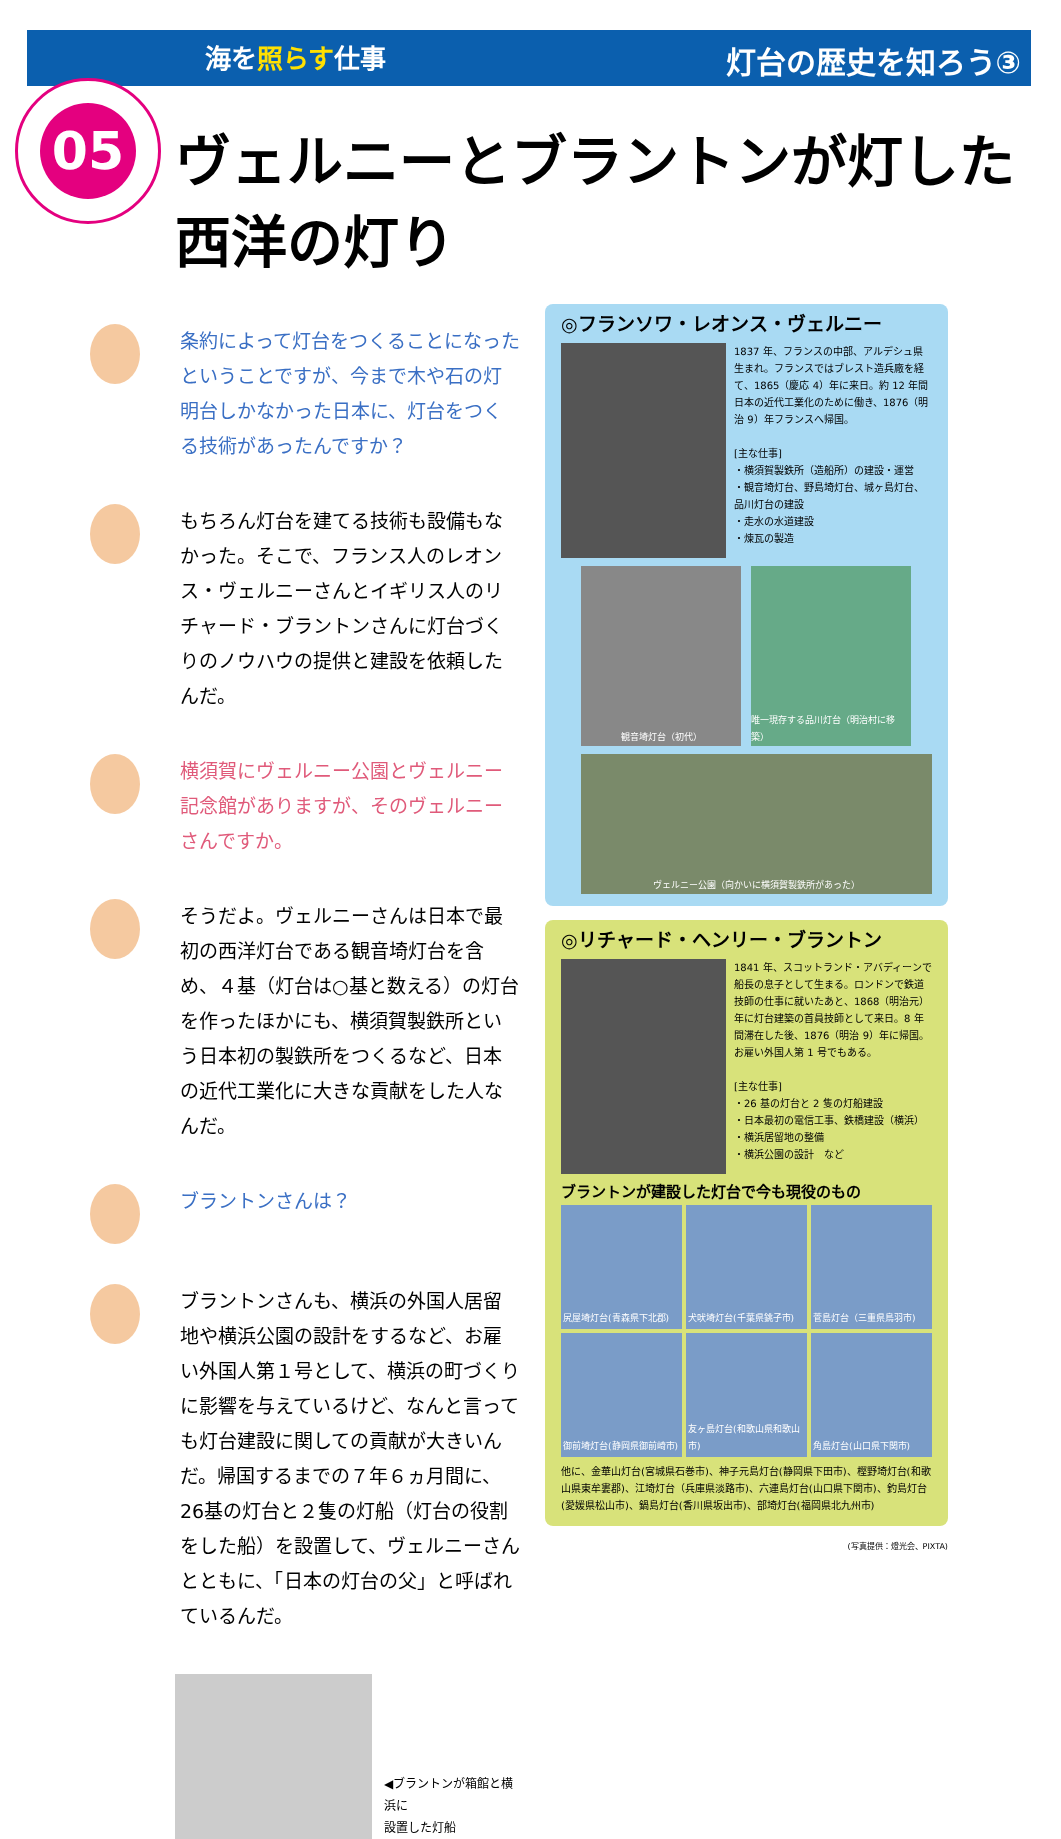海を照らす仕事
灯台の歴史を知ろう③
05
ヴェルニーとブラントンが灯した西洋の灯り
条約によって灯台をつくることになったということですが、今まで木や石の灯明台しかなかった日本に、灯台をつくる技術があったんですか？
もちろん灯台を建てる技術も設備もなかった。そこで、フランス人のレオンス・ヴェルニーさんとイギリス人のリチャード・ブラントンさんに灯台づくりのノウハウの提供と建設を依頼したんだ。
横須賀にヴェルニー公園とヴェルニー記念館がありますが、そのヴェルニーさんですか。
そうだよ。ヴェルニーさんは日本で最初の西洋灯台である観音埼灯台を含め、４基（灯台は○基と数える）の灯台を作ったほかにも、横須賀製鉄所という日本初の製鉄所をつくるなど、日本の近代工業化に大きな貢献をした人なんだ。
ブラントンさんは？
ブラントンさんも、横浜の外国人居留地や横浜公園の設計をするなど、お雇い外国人第１号として、横浜の町づくりに影響を与えているけど、なんと言っても灯台建設に関しての貢献が大きいんだ。帰国するまでの７年６ヵ月間に、26基の灯台と２隻の灯船（灯台の役割をした船）を設置して、ヴェルニーさんとともに、「日本の灯台の父」と呼ばれているんだ。
◀ブラントンが箱館と横浜に
設置した灯船
◎フランソワ・レオンス・ヴェルニー
1837 年、フランスの中部、アルデシュ県生まれ。フランスではブレスト造兵廠を経て、1865（慶応 4）年に来日。約 12 年間日本の近代工業化のために働き、1876（明治 9）年フランスへ帰国。
[主な仕事]
・横須賀製鉄所（造船所）の建設・運営
・観音埼灯台、野島埼灯台、城ヶ島灯台、品川灯台の建設
・走水の水道建設
・煉瓦の製造
観音埼灯台（初代） 唯一現存する品川灯台（明治村に移築）
ヴェルニー公園（向かいに横須賀製鉄所があった）
◎リチャード・ヘンリー・ブラントン
1841 年、スコットランド・アバディーンで船長の息子として生まる。ロンドンで鉄道技師の仕事に就いたあと、1868（明治元）年に灯台建築の首員技師として来日。8 年間滞在した後、1876（明治 9）年に帰国。お雇い外国人第 1 号でもある。
[主な仕事]
・26 基の灯台と 2 隻の灯船建設
・日本最初の電信工事、鉄橋建設（横浜）
・横浜居留地の整備
・横浜公園の設計　など
ブラントンが建設した灯台で今も現役のもの
尻屋埼灯台(青森県下北郡)
犬吠埼灯台(千葉県銚子市)
菅島灯台（三重県鳥羽市)
御前埼灯台(静岡県御前崎市)
友ヶ島灯台(和歌山県和歌山市)
角島灯台(山口県下関市)
他に、金華山灯台(宮城県石巻市)、神子元島灯台(静岡県下田市)、樫野埼灯台(和歌山県東牟婁郡)、江埼灯台（兵庫県淡路市)、六連島灯台(山口県下関市)、釣島灯台(愛媛県松山市)、鍋島灯台(香川県坂出市)、部埼灯台(福岡県北九州市)
(写真提供：燈光会、PIXTA)